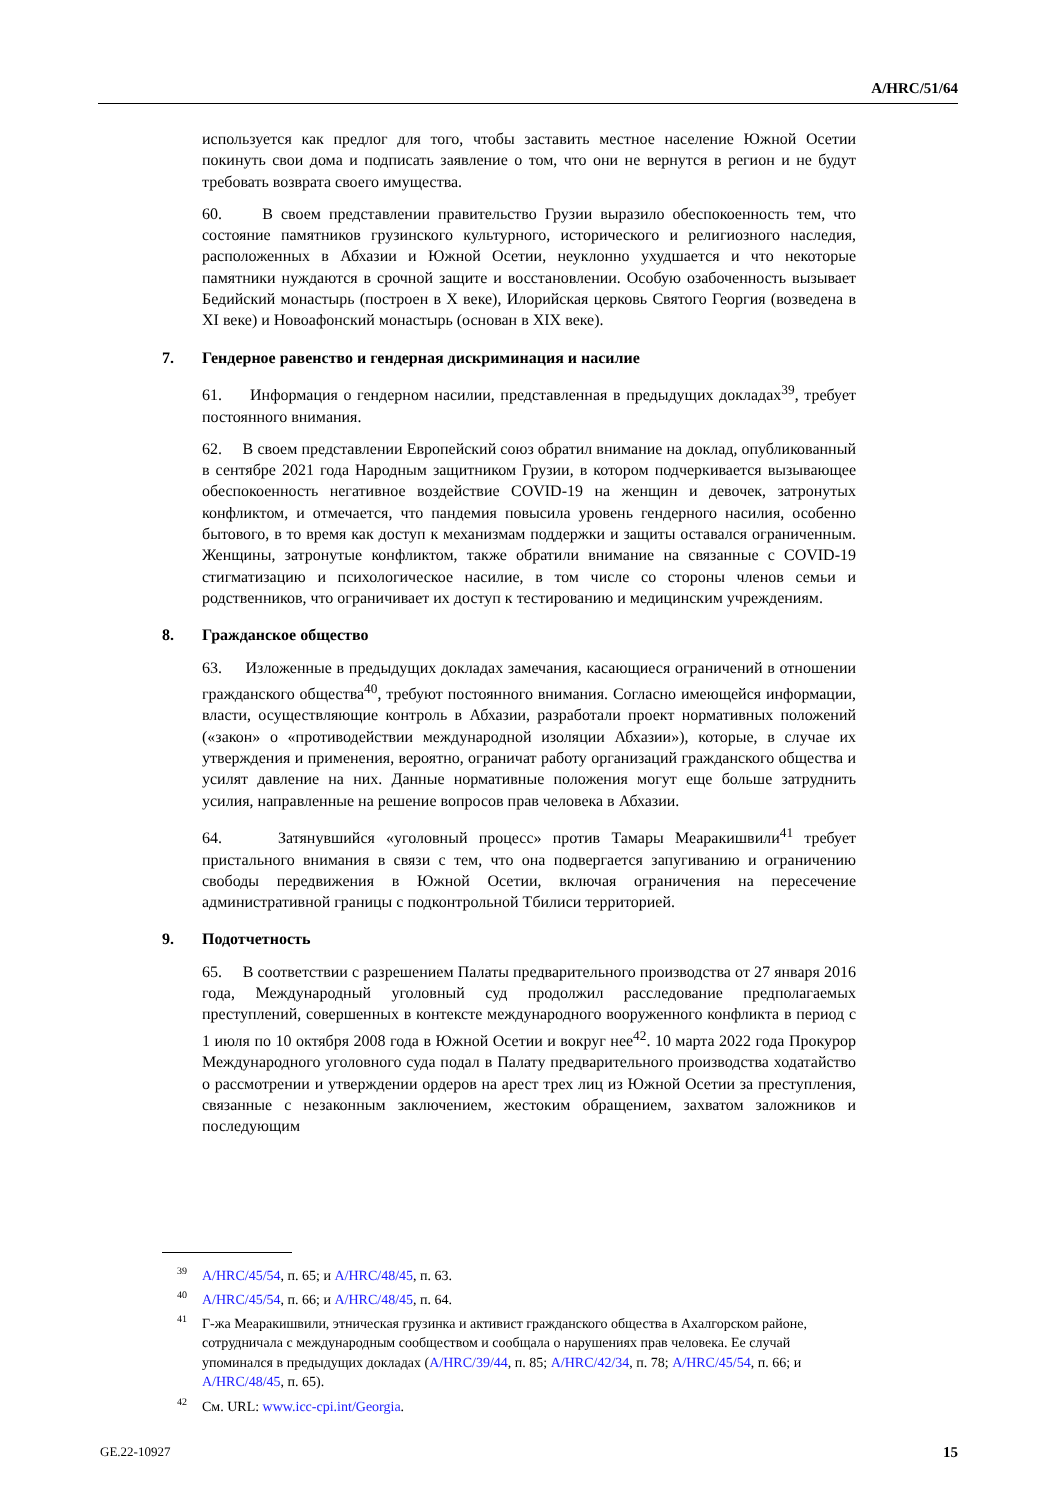A/HRC/51/64
используется как предлог для того, чтобы заставить местное население Южной Осетии покинуть свои дома и подписать заявление о том, что они не вернутся в регион и не будут требовать возврата своего имущества.
60. В своем представлении правительство Грузии выразило обеспокоенность тем, что состояние памятников грузинского культурного, исторического и религиозного наследия, расположенных в Абхазии и Южной Осетии, неуклонно ухудшается и что некоторые памятники нуждаются в срочной защите и восстановлении. Особую озабоченность вызывает Бедийский монастырь (построен в X веке), Илорийская церковь Святого Георгия (возведена в XI веке) и Новоафонский монастырь (основан в XIX веке).
7. Гендерное равенство и гендерная дискриминация и насилие
61. Информация о гендерном насилии, представленная в предыдущих докладах<sup>39</sup>, требует постоянного внимания.
62. В своем представлении Европейский союз обратил внимание на доклад, опубликованный в сентябре 2021 года Народным защитником Грузии, в котором подчеркивается вызывающее обеспокоенность негативное воздействие COVID-19 на женщин и девочек, затронутых конфликтом, и отмечается, что пандемия повысила уровень гендерного насилия, особенно бытового, в то время как доступ к механизмам поддержки и защиты оставался ограниченным. Женщины, затронутые конфликтом, также обратили внимание на связанные с COVID-19 стигматизацию и психологическое насилие, в том числе со стороны членов семьи и родственников, что ограничивает их доступ к тестированию и медицинским учреждениям.
8. Гражданское общество
63. Изложенные в предыдущих докладах замечания, касающиеся ограничений в отношении гражданского общества<sup>40</sup>, требуют постоянного внимания. Согласно имеющейся информации, власти, осуществляющие контроль в Абхазии, разработали проект нормативных положений («закон» о «противодействии международной изоляции Абхазии»), которые, в случае их утверждения и применения, вероятно, ограничат работу организаций гражданского общества и усилят давление на них. Данные нормативные положения могут еще больше затруднить усилия, направленные на решение вопросов прав человека в Абхазии.
64. Затянувшийся «уголовный процесс» против Тамары Меаракишвили<sup>41</sup> требует пристального внимания в связи с тем, что она подвергается запугиванию и ограничению свободы передвижения в Южной Осетии, включая ограничения на пересечение административной границы с подконтрольной Тбилиси территорией.
9. Подотчетность
65. В соответствии с разрешением Палаты предварительного производства от 27 января 2016 года, Международный уголовный суд продолжил расследование предполагаемых преступлений, совершенных в контексте международного вооруженного конфликта в период с 1 июля по 10 октября 2008 года в Южной Осетии и вокруг нее<sup>42</sup>. 10 марта 2022 года Прокурор Международного уголовного суда подал в Палату предварительного производства ходатайство о рассмотрении и утверждении ордеров на арест трех лиц из Южной Осетии за преступления, связанные с незаконным заключением, жестоким обращением, захватом заложников и последующим
<sup>39</sup> A/HRC/45/54, п. 65; и A/HRC/48/45, п. 63.
<sup>40</sup> A/HRC/45/54, п. 66; и A/HRC/48/45, п. 64.
<sup>41</sup> Г-жа Меаракишвили, этническая грузинка и активист гражданского общества в Ахалгорском районе, сотрудничала с международным сообществом и сообщала о нарушениях прав человека. Ее случай упоминался в предыдущих докладах (A/HRC/39/44, п. 85; A/HRC/42/34, п. 78; A/HRC/45/54, п. 66; и A/HRC/48/45, п. 65).
<sup>42</sup> См. URL: www.icc-cpi.int/Georgia.
GE.22-10927 15